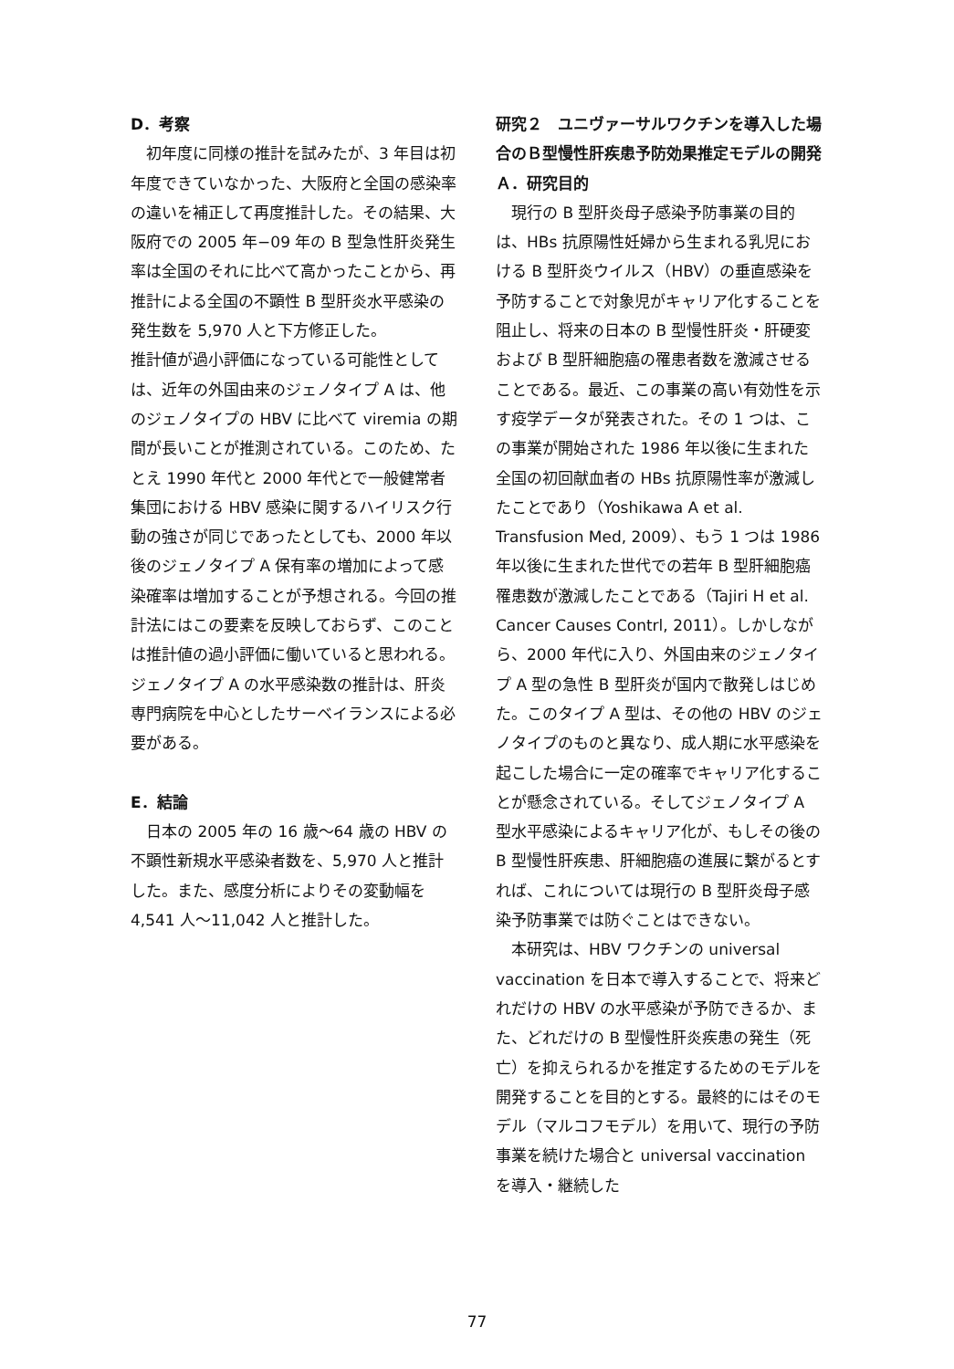D．考察
初年度に同様の推計を試みたが、3 年目は初年度できていなかった、大阪府と全国の感染率の違いを補正して再度推計した。その結果、大阪府での 2005 年−09 年の B 型急性肝炎発生率は全国のそれに比べて高かったことから、再推計による全国の不顕性 B 型肝炎水平感染の発生数を 5,970 人と下方修正した。
推計値が過小評価になっている可能性としては、近年の外国由来のジェノタイプ A は、他のジェノタイプの HBV に比べて viremia の期間が長いことが推測されている。このため、たとえ 1990 年代と 2000 年代とで一般健常者集団における HBV 感染に関するハイリスク行動の強さが同じであったとしても、2000 年以後のジェノタイプ A 保有率の増加によって感染確率は増加することが予想される。今回の推計法にはこの要素を反映しておらず、このことは推計値の過小評価に働いていると思われる。ジェノタイプ A の水平感染数の推計は、肝炎専門病院を中心としたサーベイランスによる必要がある。
E．結論
日本の 2005 年の 16 歳～64 歳の HBV の不顕性新規水平感染者数を、5,970 人と推計した。また、感度分析によりその変動幅を 4,541 人～11,042 人と推計した。
研究２　ユニヴァーサルワクチンを導入した場合のＢ型慢性肝疾患予防効果推定モデルの開発
Ａ．研究目的
現行の B 型肝炎母子感染予防事業の目的は、HBs 抗原陽性妊婦から生まれる乳児における B 型肝炎ウイルス（HBV）の垂直感染を予防することで対象児がキャリア化することを阻止し、将来の日本の B 型慢性肝炎・肝硬変および B 型肝細胞癌の罹患者数を激減させることである。最近、この事業の高い有効性を示す疫学データが発表された。その 1 つは、この事業が開始された 1986 年以後に生まれた全国の初回献血者の HBs 抗原陽性率が激減したことであり（Yoshikawa A et al. Transfusion Med, 2009）、もう 1 つは 1986 年以後に生まれた世代での若年 B 型肝細胞癌罹患数が激減したことである（Tajiri H et al. Cancer Causes Contrl, 2011）。しかしながら、2000 年代に入り、外国由来のジェノタイプ A 型の急性 B 型肝炎が国内で散発しはじめた。このタイプ A 型は、その他の HBV のジェノタイプのものと異なり、成人期に水平感染を起こした場合に一定の確率でキャリア化することが懸念されている。そしてジェノタイプ A 型水平感染によるキャリア化が、もしその後の B 型慢性肝疾患、肝細胞癌の進展に繋がるとすれば、これについては現行の B 型肝炎母子感染予防事業では防ぐことはできない。
本研究は、HBV ワクチンの universal vaccination を日本で導入することで、将来どれだけの HBV の水平感染が予防できるか、また、どれだけの B 型慢性肝炎疾患の発生（死亡）を抑えられるかを推定するためのモデルを開発することを目的とする。最終的にはそのモデル（マルコフモデル）を用いて、現行の予防事業を続けた場合と universal vaccination を導入・継続した
77